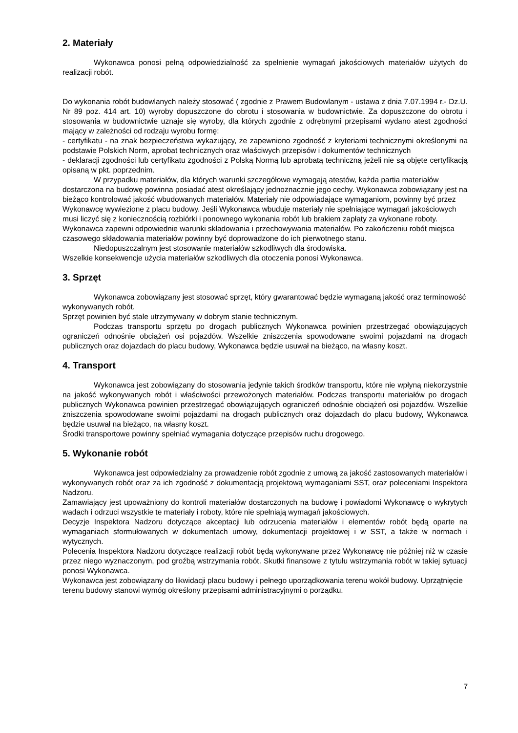2. Materiały
Wykonawca ponosi pełną odpowiedzialność za spełnienie wymagań jakościowych materiałów użytych do realizacji robót.
Do wykonania robót budowlanych należy stosować ( zgodnie z Prawem Budowlanym - ustawa z dnia 7.07.1994 r.- Dz.U. Nr 89 poz. 414 art. 10) wyroby dopuszczone do obrotu i stosowania w budownictwie. Za dopuszczone do obrotu i stosowania w budownictwie uznaje się wyroby, dla których zgodnie z odrębnymi przepisami wydano atest zgodności mający w zależności od rodzaju wyrobu formę:
- certyfikatu - na znak bezpieczeństwa wykazujący, że zapewniono zgodność z kryteriami technicznymi określonymi na podstawie Polskich Norm, aprobat technicznych oraz właściwych przepisów i dokumentów technicznych
- deklaracji zgodności lub certyfikatu zgodności z Polską Normą lub aprobatą techniczną jeżeli nie są objęte certyfikacją opisaną w pkt. poprzednim.
W przypadku materiałów, dla których warunki szczegółowe wymagają atestów, każda partia materiałów dostarczona na budowę powinna posiadać atest określający jednoznacznie jego cechy. Wykonawca zobowiązany jest na bieżąco kontrolować jakość wbudowanych materiałów. Materiały nie odpowiadające wymaganiom, powinny być przez Wykonawcę wywiezione z placu budowy. Jeśli Wykonawca wbuduje materiały nie spełniające wymagań jakościowych musi liczyć się z koniecznością rozbiórki i ponownego wykonania robót lub brakiem zapłaty za wykonane roboty. Wykonawca zapewni odpowiednie warunki składowania i przechowywania materiałów. Po zakończeniu robót miejsca czasowego składowania materiałów powinny być doprowadzone do ich pierwotnego stanu.
Niedopuszczalnym jest stosowanie materiałów szkodliwych dla środowiska.
Wszelkie konsekwencje użycia materiałów szkodliwych dla otoczenia ponosi Wykonawca.
3. Sprzęt
Wykonawca zobowiązany jest stosować sprzęt, który gwarantować będzie wymaganą jakość oraz terminowość wykonywanych robót.
Sprzęt powinien być stale utrzymywany w dobrym stanie technicznym.
Podczas transportu sprzętu po drogach publicznych Wykonawca powinien przestrzegać obowiązujących ograniczeń odnośnie obciążeń osi pojazdów. Wszelkie zniszczenia spowodowane swoimi pojazdami na drogach publicznych oraz dojazdach do placu budowy, Wykonawca będzie usuwał na bieżąco, na własny koszt.
4. Transport
Wykonawca jest zobowiązany do stosowania jedynie takich środków transportu, które nie wpłyną niekorzystnie na jakość wykonywanych robót i właściwości przewożonych materiałów. Podczas transportu materiałów po drogach publicznych Wykonawca powinien przestrzegać obowiązujących ograniczeń odnośnie obciążeń osi pojazdów. Wszelkie zniszczenia spowodowane swoimi pojazdami na drogach publicznych oraz dojazdach do placu budowy, Wykonawca będzie usuwał na bieżąco, na własny koszt.
Środki transportowe powinny spełniać wymagania dotyczące przepisów ruchu drogowego.
5. Wykonanie robót
Wykonawca jest odpowiedzialny za prowadzenie robót zgodnie z umową za jakość zastosowanych materiałów i wykonywanych robót oraz za ich zgodność z dokumentacją projektową wymaganiami SST, oraz poleceniami Inspektora Nadzoru.
Zamawiający jest upoważniony do kontroli materiałów dostarczonych na budowę i powiadomi Wykonawcę o wykrytych wadach i odrzuci wszystkie te materiały i roboty, które nie spełniają wymagań jakościowych.
Decyzje Inspektora Nadzoru dotyczące akceptacji lub odrzucenia materiałów i elementów robót będą oparte na wymaganiach sformułowanych w dokumentach umowy, dokumentacji projektowej i w SST, a także w normach i wytycznych.
Polecenia Inspektora Nadzoru dotyczące realizacji robót będą wykonywane przez Wykonawcę nie później niż w czasie przez niego wyznaczonym, pod groźbą wstrzymania robót. Skutki finansowe z tytułu wstrzymania robót w takiej sytuacji ponosi Wykonawca.
Wykonawca jest zobowiązany do likwidacji placu budowy i pełnego uporządkowania terenu wokół budowy. Uprzątnięcie terenu budowy stanowi wymóg określony przepisami administracyjnymi o porządku.
7